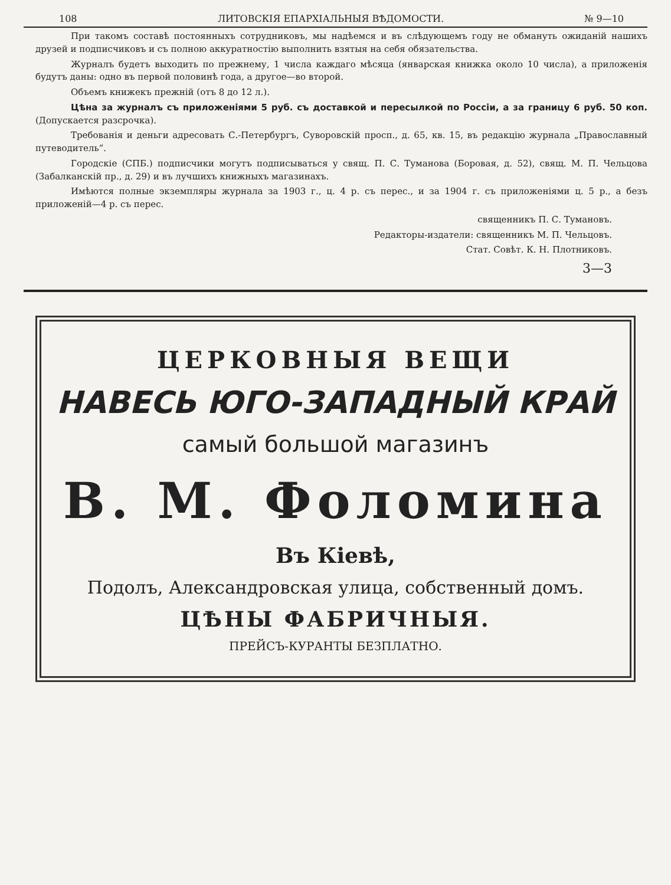108 ЛИТОВСКІЯ ЕПАРХІАЛЬНЫЯ ВѢДОМОСТИ. № 9—10
При такомъ составѣ постоянныхъ сотрудниковъ, мы надѣемся и въ слѣдующемъ году не обмануть ожиданій нашихъ друзей и подписчиковъ и съ полною аккуратностію выполнить взятыя на себя обязательства.
Журналъ будетъ выходить по прежнему, 1 числа каждаго мѣсяца (январская книжка около 10 числа), а приложенія будутъ даны: одно въ первой половинѣ года, а другое—во второй.
Объемъ книжекъ прежній (отъ 8 до 12 л.).
Цѣна за журналъ съ приложеніями 5 руб. съ доставкой и пересылкой по Россіи, а за границу 6 руб. 50 коп. (Допускается разсрочка).
Требованія и деньги адресовать С.-Петербургъ, Суворовскій просп., д. 65, кв. 15, въ редакцію журнала „Православный путеводитель“.
Городскіе (СПБ.) подписчики могутъ подписываться у свящ. П. С. Туманова (Боровая, д. 52), свящ. М. П. Чельцова (Забалканскій пр., д. 29) и въ лучшихъ книжныхъ магазинахъ.
Имѣются полные экземпляры журнала за 1903 г., ц. 4 р. съ перес., и за 1904 г. съ приложеніями ц. 5 р., а безъ приложеній—4 р. съ перес.
священникъ П. С. Тумановъ.
Редакторы-издатели: священникъ М. П. Чельцовъ.
Стат. Совѣт. К. Н. Плотниковъ.
3—3
ЦЕРКОВНЫЯ ВЕЩИ
НАВЕСЬ ЮГО-ЗАПАДНЫЙ КРАЙ
самый большой магазинъ
В. М. Фоломина
Въ Кіевѣ,
Подолъ, Александровская улица, собственный домъ.
ЦѢНЫ ФАБРИЧНЫЯ.
ПРЕЙСЪ-КУРАНТЫ БЕЗПЛАТНО.